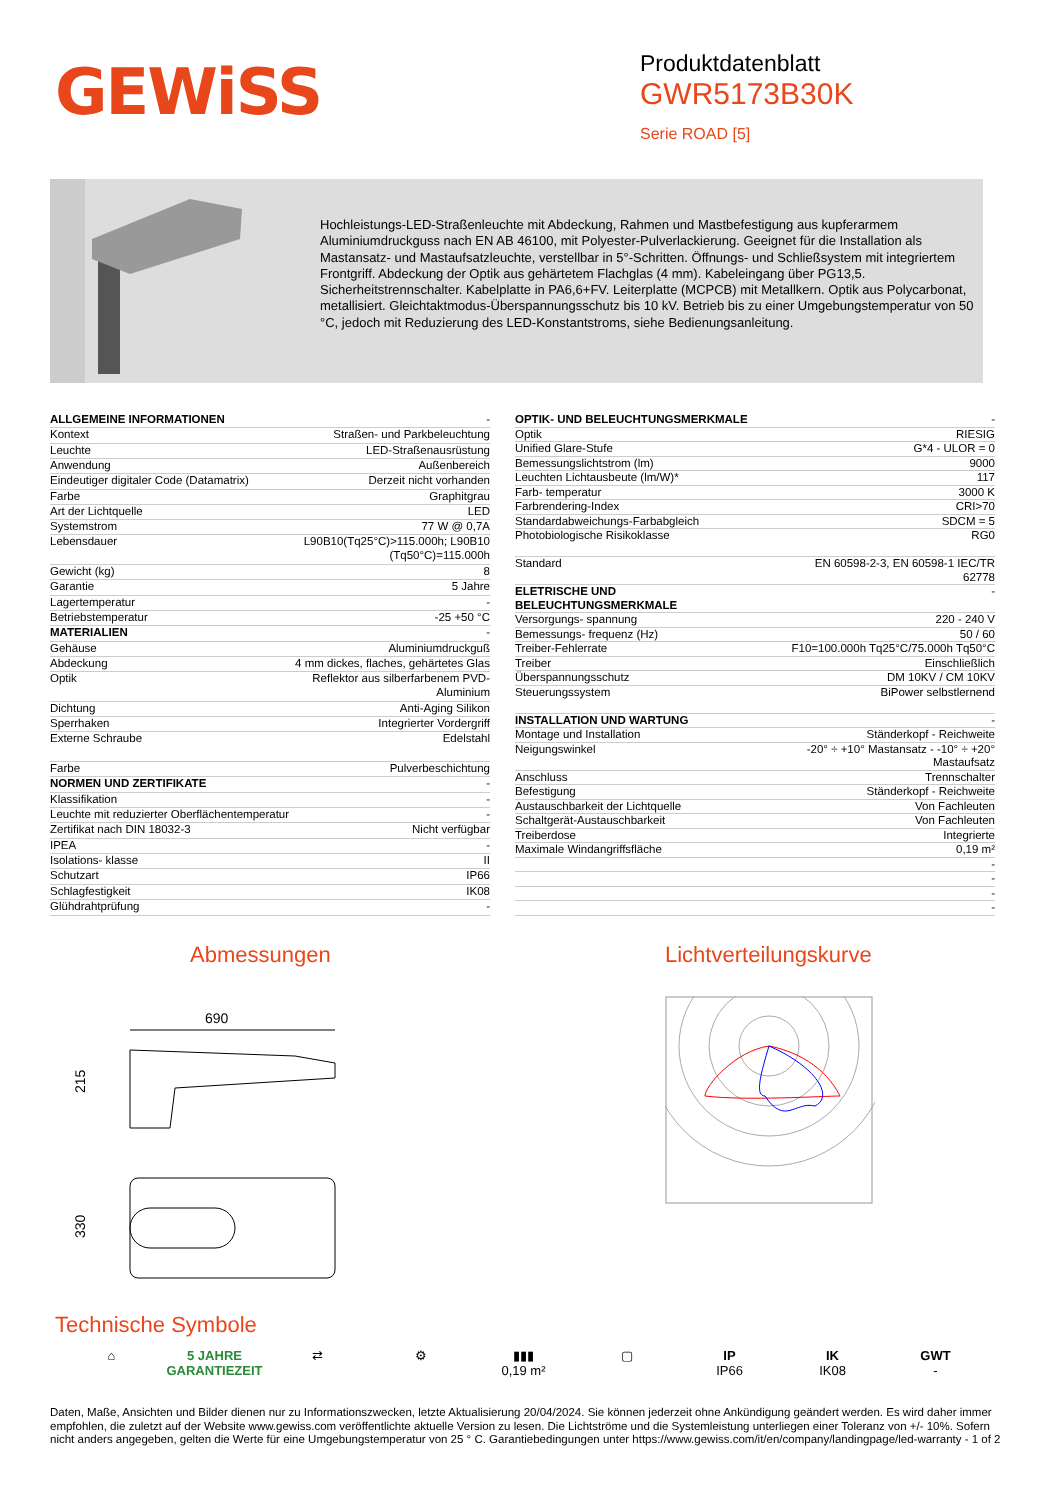GEWiSS
Produktdatenblatt
GWR5173B30K
Serie ROAD [5]
Hochleistungs-LED-Straßenleuchte mit Abdeckung, Rahmen und Mastbefestigung aus kupferarmem Aluminiumdruckguss nach EN AB 46100, mit Polyester-Pulverlackierung. Geeignet für die Installation als Mastansatz- und Mastaufsatzleuchte, verstellbar in 5°-Schritten. Öffnungs- und Schließsystem mit integriertem Frontgriff. Abdeckung der Optik aus gehärtetem Flachglas (4 mm). Kabeleingang über PG13,5. Sicherheitstrennschalter. Kabelplatte in PA6,6+FV. Leiterplatte (MCPCB) mit Metallkern. Optik aus Polycarbonat, metallisiert. Gleichtaktmodus-Überspannungsschutz bis 10 kV. Betrieb bis zu einer Umgebungstemperatur von 50 °C, jedoch mit Reduzierung des LED-Konstantstroms, siehe Bedienungsanleitung.
| ALLGEMEINE INFORMATIONEN | - |
| Kontext | Straßen- und Parkbeleuchtung |
| Leuchte | LED-Straßenausrüstung |
| Anwendung | Außenbereich |
| Eindeutiger digitaler Code (Datamatrix) | Derzeit nicht vorhanden |
| Farbe | Graphitgrau |
| Art der Lichtquelle | LED |
| Systemstrom | 77 W @ 0,7A |
| Lebensdauer | L90B10(Tq25°C)>115.000h; L90B10 (Tq50°C)=115.000h |
| Gewicht (kg) | 8 |
| Garantie | 5 Jahre |
| Lagertemperatur | - |
| Betriebstemperatur | -25 +50 °C |
| MATERIALIEN | - |
| Gehäuse | Aluminiumdruckguß |
| Abdeckung | 4 mm dickes, flaches, gehärtetes Glas |
| Optik | Reflektor aus silberfarbenem PVD- Aluminium |
| Dichtung | Anti-Aging Silikon |
| Sperrhaken | Integrierter Vordergriff |
| Externe Schraube | Edelstahl |
| Farbe | Pulverbeschichtung |
| NORMEN UND ZERTIFIKATE | - |
| Klassifikation | - |
| Leuchte mit reduzierter Oberflächentemperatur | - |
| Zertifikat nach DIN 18032-3 | Nicht verfügbar |
| IPEA | - |
| Isolations- klasse | II |
| Schutzart | IP66 |
| Schlagfestigkeit | IK08 |
| Glühdrahtprüfung | - |
| OPTIK- UND BELEUCHTUNGSMERKMALE | - |
| Optik | RIESIG |
| Unified Glare-Stufe | G*4 - ULOR = 0 |
| Bemessungslichtstrom (lm) | 9000 |
| Leuchten Lichtausbeute (lm/W)* | 117 |
| Farb- temperatur | 3000 K |
| Farbrendering-Index | CRI>70 |
| Standardabweichungs-Farbabgleich | SDCM = 5 |
| Photobiologische Risikoklasse | RG0 |
| Standard | EN 60598-2-3, EN 60598-1 IEC/TR 62778 |
| ELETRISCHE UND BELEUCHTUNGSMERKMALE | - |
| Versorgungs- spannung | 220 - 240 V |
| Bemessungs- frequenz (Hz) | 50 / 60 |
| Treiber-Fehlerrate | F10=100.000h Tq25°C/75.000h Tq50°C |
| Treiber | Einschließlich |
| Überspannungsschutz | DM 10KV / CM 10KV |
| Steuerungssystem | BiPower selbstlernend |
| INSTALLATION UND WARTUNG | - |
| Montage und Installation | Ständerkopf - Reichweite |
| Neigungswinkel | -20° ÷ +10° Mastansatz - -10° ÷ +20° Mastaufsatz |
| Anschluss | Trennschalter |
| Befestigung | Ständerkopf - Reichweite |
| Austauschbarkeit der Lichtquelle | Von Fachleuten |
| Schaltgerät-Austauschbarkeit | Von Fachleuten |
| Treiberdose | Integrierte |
| Maximale Windangriffsfläche | 0,19 m² |
| | - |
| | - |
| | - |
| | - |
Abmessungen
690
215
330
Lichtverteilungskurve
Technische Symbole
⌂ 5 JAHRE
GARANTIEZEIT
⇄ ⚙ ▮▮▮
0,19 m²
▢ IP
IP66
IK
IK08
GWT
-
Daten, Maße, Ansichten und Bilder dienen nur zu Informationszwecken, letzte Aktualisierung 20/04/2024. Sie können jederzeit ohne Ankündigung geändert werden. Es wird daher immer empfohlen, die zuletzt auf der Website www.gewiss.com veröffentlichte aktuelle Version zu lesen. Die Lichtströme und die Systemleistung unterliegen einer Toleranz von +/- 10%. Sofern nicht anders angegeben, gelten die Werte für eine Umgebungstemperatur von 25 ° C. Garantiebedingungen unter https://www.gewiss.com/it/en/company/landingpage/led-warranty - 1 of 2